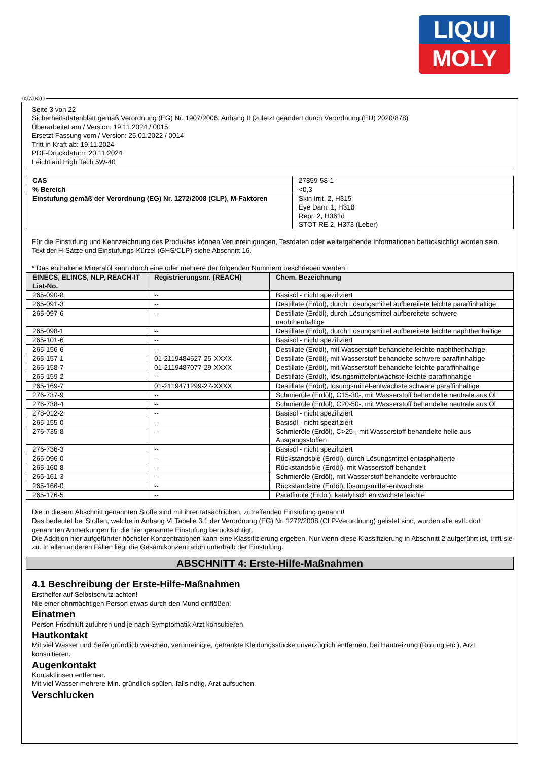LIQUI
MOLY
ⒹⒶⒷⓁ
Seite 3 von 22
Sicherheitsdatenblatt gemäß Verordnung (EG) Nr. 1907/2006, Anhang II (zuletzt geändert durch Verordnung (EU) 2020/878)
Überarbeitet am / Version: 19.11.2024 / 0015
Ersetzt Fassung vom / Version: 25.01.2022 / 0014
Tritt in Kraft ab: 19.11.2024
PDF-Druckdatum: 20.11.2024
Leichtlauf High Tech 5W-40
| CAS | 27859-58-1 |
| % Bereich | <0,3 |
| Einstufung gemäß der Verordnung (EG) Nr. 1272/2008 (CLP), M-Faktoren | Skin Irrit. 2, H315 Eye Dam. 1, H318 Repr. 2, H361d STOT RE 2, H373 (Leber) |
Für die Einstufung und Kennzeichnung des Produktes können Verunreinigungen, Testdaten oder weitergehende Informationen berücksichtigt worden sein.
Text der H-Sätze und Einstufungs-Kürzel (GHS/CLP) siehe Abschnitt 16.
* Das enthaltene Mineralöl kann durch eine oder mehrere der folgenden Nummern beschrieben werden:
| EINECS, ELINCS, NLP, REACH-IT List-No. | Registrierungsnr. (REACH) | Chem. Bezeichnung |
| --- | --- | --- |
| 265-090-8 | -- | Basisöl - nicht spezifiziert |
| 265-091-3 | -- | Destillate (Erdöl), durch Lösungsmittel aufbereitete leichte paraffinhaltige |
| 265-097-6 | -- | Destillate (Erdöl), durch Lösungsmittel aufbereitete schwere naphthenhaltige |
| 265-098-1 | -- | Destillate (Erdöl), durch Lösungsmittel aufbereitete leichte naphthenhaltige |
| 265-101-6 | -- | Basisöl - nicht spezifiziert |
| 265-156-6 | -- | Destillate (Erdöl), mit Wasserstoff behandelte leichte naphthenhaltige |
| 265-157-1 | 01-2119484627-25-XXXX | Destillate (Erdöl), mit Wasserstoff behandelte schwere paraffinhaltige |
| 265-158-7 | 01-2119487077-29-XXXX | Destillate (Erdöl), mit Wasserstoff behandelte leichte paraffinhaltige |
| 265-159-2 | -- | Destillate (Erdöl), lösungsmittelentwachste leichte paraffinhaltige |
| 265-169-7 | 01-2119471299-27-XXXX | Destillate (Erdöl), lösungsmittel-entwachste schwere paraffinhaltige |
| 276-737-9 | -- | Schmieröle (Erdöl), C15-30-, mit Wasserstoff behandelte neutrale aus Öl |
| 276-738-4 | -- | Schmieröle (Erdöl), C20-50-, mit Wasserstoff behandelte neutrale aus Öl |
| 278-012-2 | -- | Basisöl - nicht spezifiziert |
| 265-155-0 | -- | Basisöl - nicht spezifiziert |
| 276-735-8 | -- | Schmieröle (Erdöl), C>25-, mit Wasserstoff behandelte helle aus Ausgangsstoffen |
| 276-736-3 | -- | Basisöl - nicht spezifiziert |
| 265-096-0 | -- | Rückstandsöle (Erdöl), durch Lösungsmittel entasphaltierte |
| 265-160-8 | -- | Rückstandsöle (Erdöl), mit Wasserstoff behandelt |
| 265-161-3 | -- | Schmieröle (Erdöl), mit Wasserstoff behandelte verbrauchte |
| 265-166-0 | -- | Rückstandsöle (Erdöl), lösungsmittel-entwachste |
| 265-176-5 | -- | Paraffinöle (Erdöl), katalytisch entwachste leichte |
Die in diesem Abschnitt genannten Stoffe sind mit ihrer tatsächlichen, zutreffenden Einstufung genannt!
Das bedeutet bei Stoffen, welche in Anhang VI Tabelle 3.1 der Verordnung (EG) Nr. 1272/2008 (CLP-Verordnung) gelistet sind, wurden alle evtl. dort genannten Anmerkungen für die hier genannte Einstufung berücksichtigt.
Die Addition hier aufgeführter höchster Konzentrationen kann eine Klassifizierung ergeben. Nur wenn diese Klassifizierung in Abschnitt 2 aufgeführt ist, trifft sie zu. In allen anderen Fällen liegt die Gesamtkonzentration unterhalb der Einstufung.
ABSCHNITT 4: Erste-Hilfe-Maßnahmen
4.1 Beschreibung der Erste-Hilfe-Maßnahmen
Ersthelfer auf Selbstschutz achten!
Nie einer ohnmächtigen Person etwas durch den Mund einflößen!
Einatmen
Person Frischluft zuführen und je nach Symptomatik Arzt konsultieren.
Hautkontakt
Mit viel Wasser und Seife gründlich waschen, verunreinigte, getränkte Kleidungsstücke unverzüglich entfernen, bei Hautreizung (Rötung etc.), Arzt konsultieren.
Augenkontakt
Kontaktlinsen entfernen.
Mit viel Wasser mehrere Min. gründlich spülen, falls nötig, Arzt aufsuchen.
Verschlucken